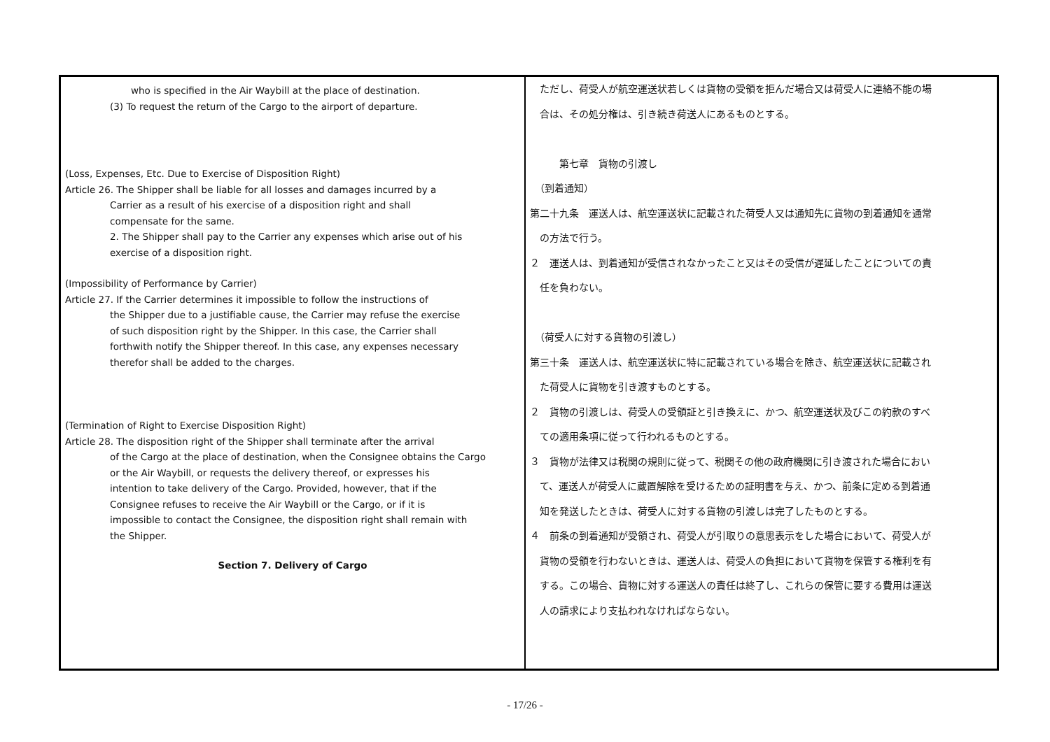| who is specified in the Air Waybill at the place of destination. (3) To request the return of the Cargo to the airport of departure. (Loss, Expenses, Etc. Due to Exercise of Disposition Right) Article 26. The Shipper shall be liable for all losses and damages incurred by a Carrier as a result of his exercise of a disposition right and shall compensate for the same. 2. The Shipper shall pay to the Carrier any expenses which arise out of his exercise of a disposition right. (Impossibility of Performance by Carrier) Article 27. If the Carrier determines it impossible to follow the instructions of the Shipper due to a justifiable cause, the Carrier may refuse the exercise of such disposition right by the Shipper. In this case, the Carrier shall forthwith notify the Shipper thereof. In this case, any expenses necessary therefor shall be added to the charges. (Termination of Right to Exercise Disposition Right) Article 28. The disposition right of the Shipper shall terminate after the arrival of the Cargo at the place of destination, when the Consignee obtains the Cargo or the Air Waybill, or requests the delivery thereof, or expresses his intention to take delivery of the Cargo. Provided, however, that if the Consignee refuses to receive the Air Waybill or the Cargo, or if it is impossible to contact the Consignee, the disposition right shall remain with the Shipper. Section 7. Delivery of Cargo | ただし、荷受人が航空運送状若しくは貨物の受領を拒んだ場合又は荷受人に連絡不能の場 合は、その処分権は、引き続き荷送人にあるものとする。 第七章 貨物の引渡し （到着通知） 第二十九条 運送人は、航空運送状に記載された荷受人又は通知先に貨物の到着通知を通常 の方法で行う。 ２ 運送人は、到着通知が受信されなかったこと又はその受信が遅延したことについての責 任を負わない。 （荷受人に対する貨物の引渡し） 第三十条 運送人は、航空運送状に特に記載されている場合を除き、航空運送状に記載され た荷受人に貨物を引き渡すものとする。 ２ 貨物の引渡しは、荷受人の受領証と引き換えに、かつ、航空運送状及びこの約款のすべ ての適用条項に従って行われるものとする。 ３ 貨物が法律又は税関の規則に従って、税関その他の政府機関に引き渡された場合におい て、運送人が荷受人に蔵置解除を受けるための証明書を与え、かつ、前条に定める到着通 知を発送したときは、荷受人に対する貨物の引渡しは完了したものとする。 ４ 前条の到着通知が受領され、荷受人が引取りの意思表示をした場合において、荷受人が 貨物の受領を行わないときは、運送人は、荷受人の負担において貨物を保管する権利を有 する。この場合、貨物に対する運送人の責任は終了し、これらの保管に要する費用は運送 人の請求により支払われなければならない。 |
- 17/26 -